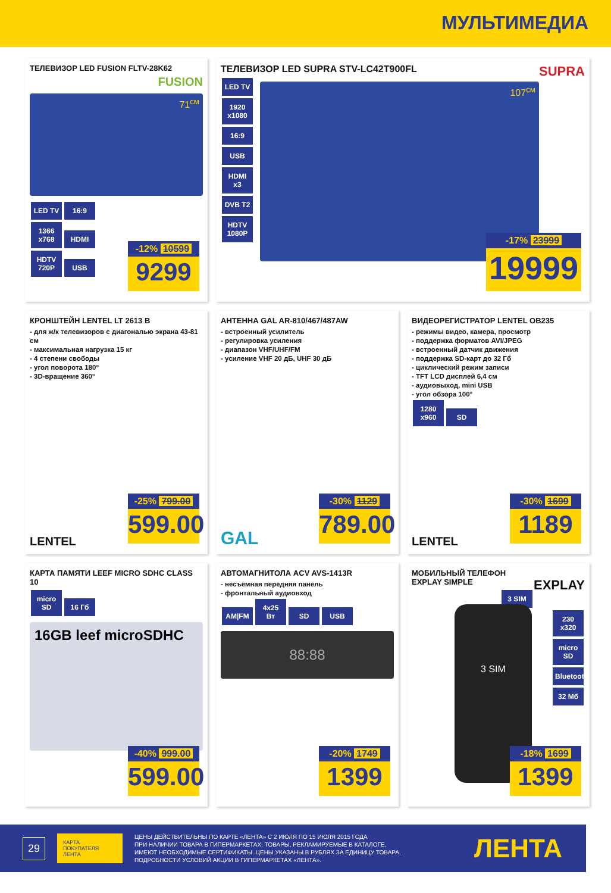МУЛЬТИМЕДИА
ТЕЛЕВИЗОР LED FUSION FLTV-28K62
FUSION
71<sup>см</sup>
LED TV 16:9
1366 x768 HDMI
HDTV 720P USB
-12% 10599
9299
ТЕЛЕВИЗОР LED SUPRA STV-LC42T900FL SUPRA
LED TV 1920 x1080 16:9 USB HDMI x3 DVB T2 HDTV 1080P
107<sup>см</sup>
-17% 23999
19999
КРОНШТЕЙН LENTEL LT 2613 B
- для ж/к телевизоров с диагональю экрана 43-81 см
- максимальная нагрузка 15 кг
- 4 степени свободы
- угол поворота 180°
- 3D-вращение 360°
LENTEL
-25% 799.00
599.00
АНТЕННА GAL AR-810/467/487AW
- встроенный усилитель
- регулировка усиления
- диапазон VHF/UHF/FM
- усиление VHF 20 дБ, UHF 30 дБ
GAL
-30% 1129
789.00
ВИДЕОРЕГИСТРАТОР LENTEL OB235
- режимы видео, камера, просмотр
- поддержка форматов AVI/JPEG
- встроенный датчик движения
- поддержка SD-карт до 32 Гб
- циклический режим записи
- TFT LCD дисплей 6,4 см
- аудиовыход, mini USB
- угол обзора 100°
1280 x960 SD
LENTEL
-30% 1699
1189
КАРТА ПАМЯТИ LEEF MICRO SDHC CLASS 10
micro SD 16 Гб
16GB leef microSDHC
-40% 999.00
599.00
АВТОМАГНИТОЛА ACV AVS-1413R
- несъемная передняя панель
- фронтальный аудиовход
AM|FM 4x25 Вт SD USB
88:88
-20% 1749
1399
МОБИЛЬНЫЙ ТЕЛЕФОН
EXPLAY SIMPLE EXPLAY
3 SIM
230 x320
micro SD
Bluetooth
32 Мб
3 SIM
-18% 1699
1399
29
КАРТА ПОКУПАТЕЛЯ ЛЕНТА
ЦЕНЫ ДЕЙСТВИТЕЛЬНЫ ПО КАРТЕ «ЛЕНТА» С 2 ИЮЛЯ ПО 15 ИЮЛЯ 2015 ГОДА
ПРИ НАЛИЧИИ ТОВАРА В ГИПЕРМАРКЕТАХ. ТОВАРЫ, РЕКЛАМИРУЕМЫЕ В КАТАЛОГЕ,
ИМЕЮТ НЕОБХОДИМЫЕ СЕРТИФИКАТЫ. ЦЕНЫ УКАЗАНЫ В РУБЛЯХ ЗА ЕДИНИЦУ ТОВАРА.
ПОДРОБНОСТИ УСЛОВИЙ АКЦИИ В ГИПЕРМАРКЕТАХ «ЛЕНТА».
ЛЕНТА